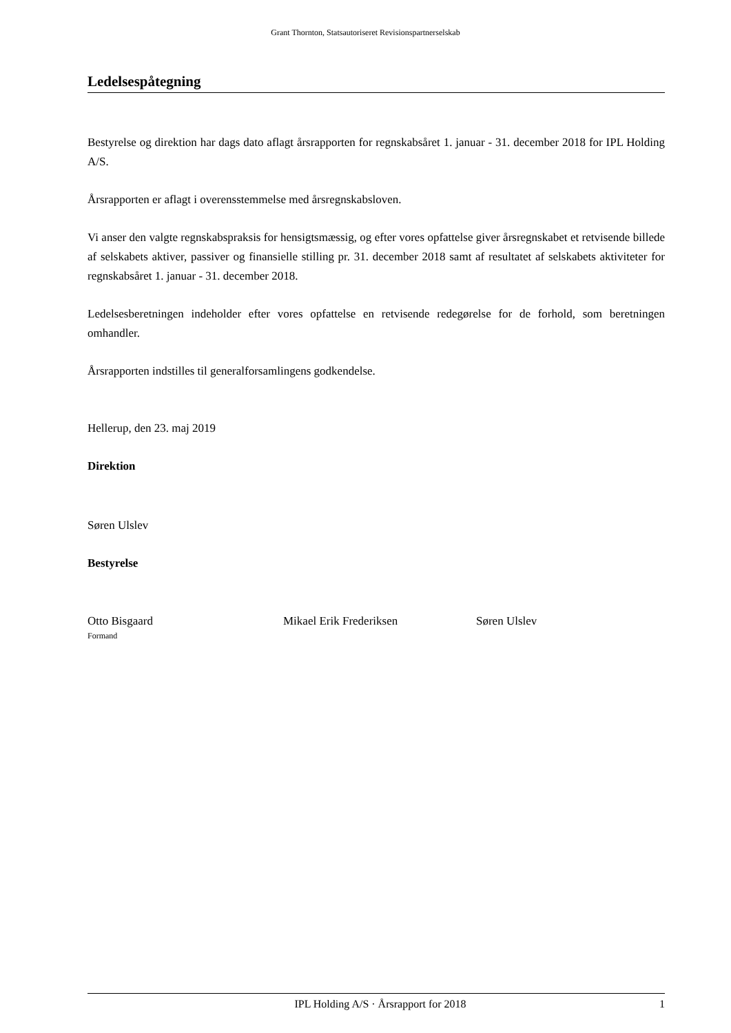Grant Thornton, Statsautoriseret Revisionspartnerselskab
Ledelsespåtegning
Bestyrelse og direktion har dags dato aflagt årsrapporten for regnskabsåret 1. januar - 31. december 2018 for IPL Holding A/S.
Årsrapporten er aflagt i overensstemmelse med årsregnskabsloven.
Vi anser den valgte regnskabspraksis for hensigtsmæssig, og efter vores opfattelse giver årsregnskabet et retvisende billede af selskabets aktiver, passiver og finansielle stilling pr. 31. december 2018 samt af resultatet af selskabets aktiviteter for regnskabsåret 1. januar - 31. december 2018.
Ledelsesberetningen indeholder efter vores opfattelse en retvisende redegørelse for de forhold, som beretningen omhandler.
Årsrapporten indstilles til generalforsamlingens godkendelse.
Hellerup, den 23. maj 2019
Direktion
Søren Ulslev
Bestyrelse
Otto Bisgaard
Formand
Mikael Erik Frederiksen Søren Ulslev
IPL Holding A/S · Årsrapport for 2018 1